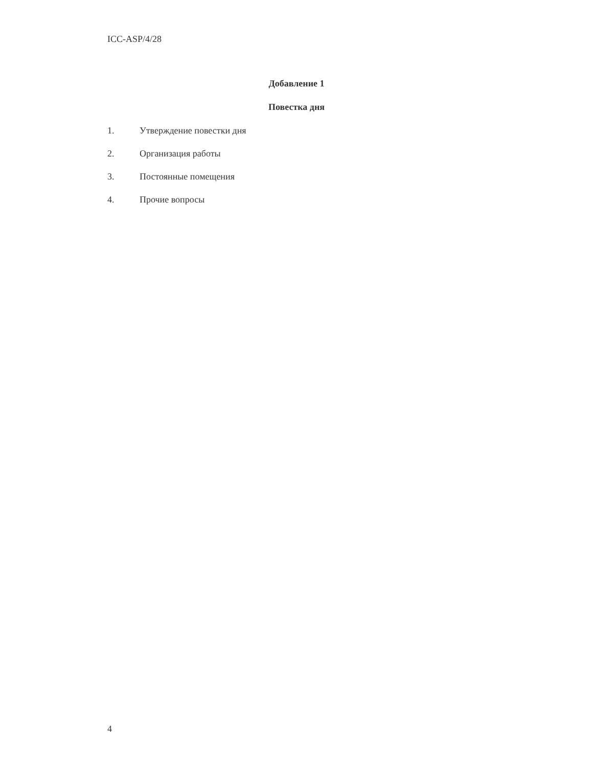ICC-ASP/4/28
Добавление 1
Повестка дня
1. Утверждение повестки дня
2. Организация работы
3. Постоянные помещения
4. Прочие вопросы
4